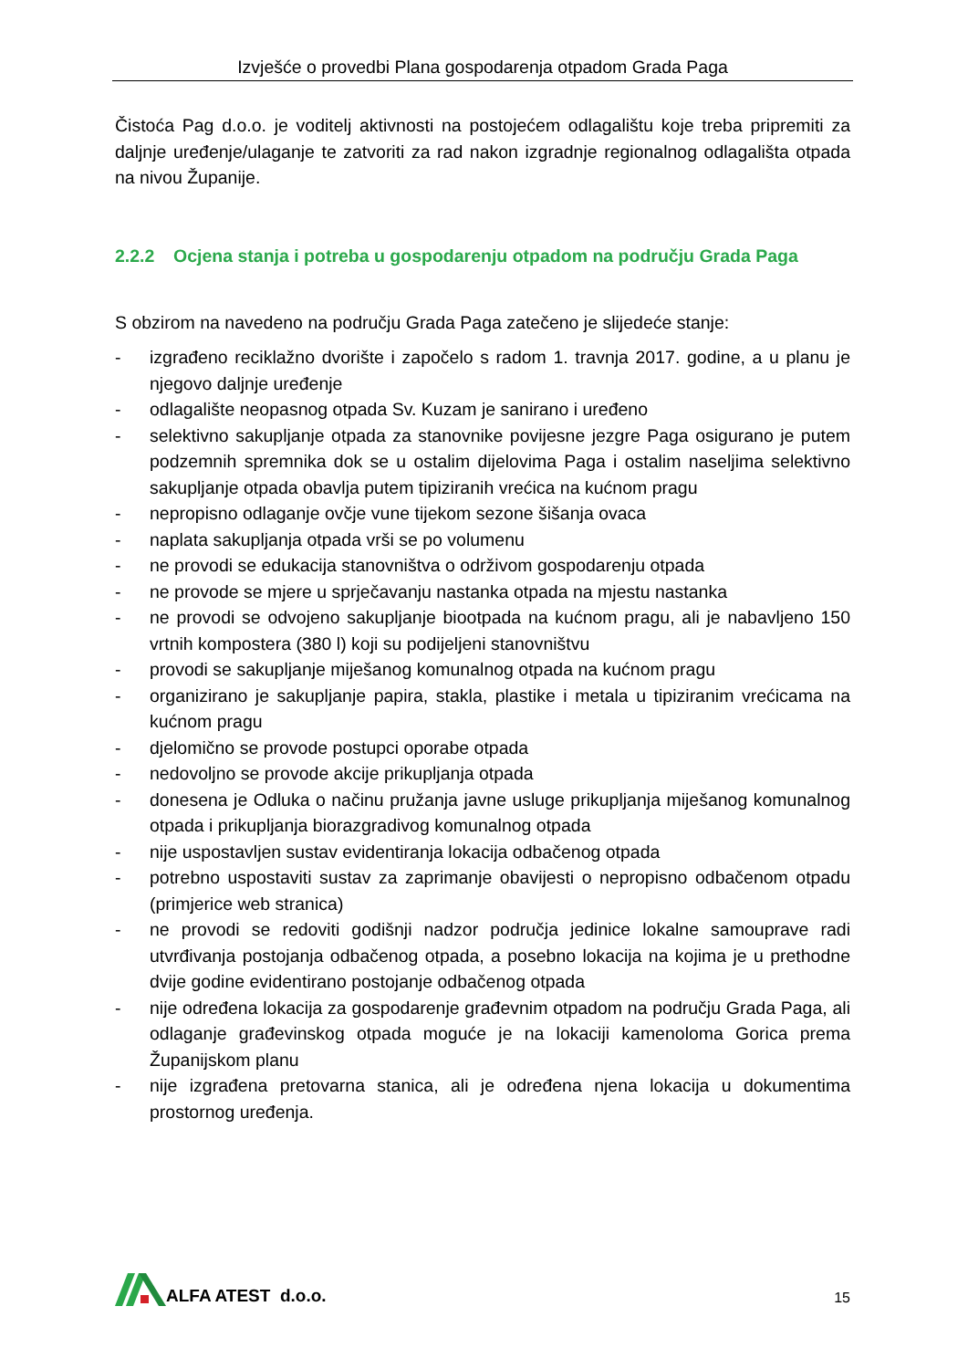Izvješće o provedbi Plana gospodarenja otpadom Grada Paga
Čistoća Pag d.o.o. je voditelj aktivnosti na postojećem odlagalištu koje treba pripremiti za daljnje uređenje/ulaganje te zatvoriti za rad nakon izgradnje regionalnog odlagališta otpada na nivou Županije.
2.2.2 Ocjena stanja i potreba u gospodarenju otpadom na području Grada Paga
S obzirom na navedeno na području Grada Paga zatečeno je slijedeće stanje:
- izgrađeno reciklažno dvorište i započelo s radom 1. travnja 2017. godine, a u planu je njegovo daljnje uređenje
- odlagalište neopasnog otpada Sv. Kuzam je sanirano i uređeno
- selektivno sakupljanje otpada za stanovnike povijesne jezgre Paga osigurano je putem podzemnih spremnika dok se u ostalim dijelovima Paga i ostalim naseljima selektivno sakupljanje otpada obavlja putem tipiziranih vrećica na kućnom pragu
- nepropisno odlaganje ovčje vune tijekom sezone šišanja ovaca
- naplata sakupljanja otpada vrši se po volumenu
- ne provodi se edukacija stanovništva o održivom gospodarenju otpada
- ne provode se mjere u sprječavanju nastanka otpada na mjestu nastanka
- ne provodi se odvojeno sakupljanje biootpada na kućnom pragu, ali je nabavljeno 150 vrtnih kompostera (380 l) koji su podijeljeni stanovništvu
- provodi se sakupljanje miješanog komunalnog otpada na kućnom pragu
- organizirano je sakupljanje papira, stakla, plastike i metala u tipiziranim vrećicama na kućnom pragu
- djelomično se provode postupci oporabe otpada
- nedovoljno se provode akcije prikupljanja otpada
- donesena je Odluka o načinu pružanja javne usluge prikupljanja miješanog komunalnog otpada i prikupljanja biorazgradivog komunalnog otpada
- nije uspostavljen sustav evidentiranja lokacija odbačenog otpada
- potrebno uspostaviti sustav za zaprimanje obavijesti o nepropisno odbačenom otpadu (primjerice web stranica)
- ne provodi se redoviti godišnji nadzor područja jedinice lokalne samouprave radi utvrđivanja postojanja odbačenog otpada, a posebno lokacija na kojima je u prethodne dvije godine evidentirano postojanje odbačenog otpada
- nije određena lokacija za gospodarenje građevnim otpadom na području Grada Paga, ali odlaganje građevinskog otpada moguće je na lokaciji kamenoloma Gorica prema Županijskom planu
- nije izgrađena pretovarna stanica, ali je određena njena lokacija u dokumentima prostornog uređenja.
ALFA ATEST d.o.o.
15